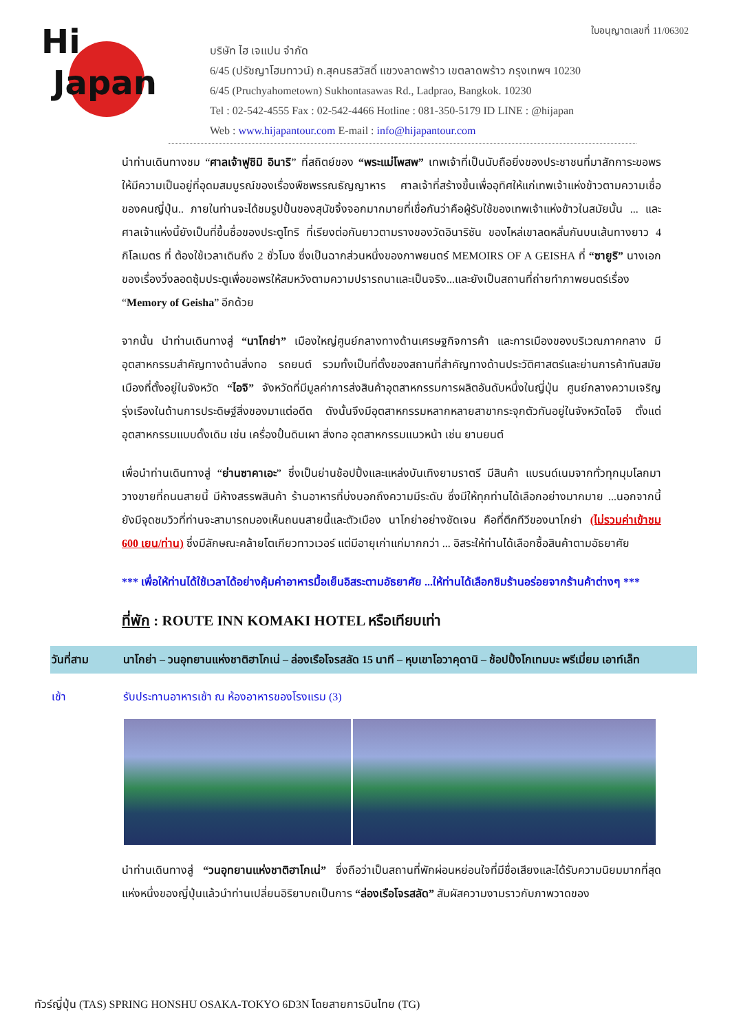Hi
Japan
ใบอนุญาตเลขที่ 11/06302
บริษัท ไฮ เจแปน จำกัด
6/45 (ปรัชญาโฮมทาวน์) ถ.สุคนธสวัสดิ์ แขวงลาดพร้าว เขตลาดพร้าว กรุงเทพฯ 10230
6/45 (Pruchyahometown) Sukhontasawas Rd., Ladprao, Bangkok. 10230
Tel : 02-542-4555 Fax : 02-542-4466 Hotline : 081-350-5179 ID LINE : @hijapan
Web : www.hijapantour.com E-mail : info@hijapantour.com
นำท่านเดินทางชม “ศาลเจ้าฟูชิมิ อินาริ” ที่สถิตย์ของ “พระแม่โพสพ” เทพเจ้าที่เป็นนับถือยิ่งของประชาชนที่มาสักการะขอพร ให้มีความเป็นอยู่ที่อุดมสมบูรณ์ของเรื่องพืชพรรณธัญญาหาร ศาลเจ้าที่สร้างขึ้นเพื่ออุทิศให้แก่เทพเจ้าแห่งข้าวตามความเชื่อ ของคนญี่ปุ่น.. ภายในท่านจะได้ชมรูปปั้นของสุนัขจิ้งจอกมากมายที่เชื่อกันว่าคือผู้รับใช้ของเทพเจ้าแห่งข้าวในสมัยนั้น ... และศาลเจ้าแห่งนี้ยังเป็นที่ขึ้นชื่อของประตูโทริ ที่เรียงต่อกันยาวตามรางของวัดอินาริซัน ของไหล่เขาลดหลั่นกันบนเส้นทางยาว 4 กิโลเมตร ที่ ต้องใช้เวลาเดินถึง 2 ชั่วโมง ซึ่งเป็นฉากส่วนหนึ่งของภาพยนตร์ MEMOIRS OF A GEISHA ที่ “ซายูริ” นางเอกของเรื่องวิ่งลอดซุ้มประตูเพื่อขอพรให้สมหวังตามความปรารถนาและเป็นจริง...และยังเป็นสถานที่ถ่ายทำภาพยนตร์เรื่อง “Memory of Geisha” อีกด้วย
จากนั้น นำท่านเดินทางสู่ “นาโกย่า” เมืองใหญ่ศูนย์กลางทางด้านเศรษฐกิจการค้า และการเมืองของบริเวณภาคกลาง มีอุตสาหกรรมสำคัญทางด้านสิ่งทอ รถยนต์ รวมทั้งเป็นที่ตั้งของสถานที่สำคัญทางด้านประวัติศาสตร์และย่านการค้าทันสมัย เมืองที่ตั้งอยู่ในจังหวัด “ไอจิ” จังหวัดที่มีมูลค่าการส่งสินค้าอุตสาหกรรมการผลิตอันดับหนึ่งในญี่ปุ่น ศูนย์กลางความเจริญรุ่งเรืองในด้านการประดิษฐ์สิ่งของมาแต่อดีต ดังนั้นจึงมีอุตสาหกรรมหลากหลายสาขากระจุกตัวกันอยู่ในจังหวัดไอจิ ตั้งแต่อุตสาหกรรมแบบดั้งเดิม เช่น เครื่องปั้นดินเผา สิ่งทอ อุตสาหกรรมแนวหน้า เช่น ยานยนต์
เพื่อนำท่านเดินทางสู่ “ย่านซาคาเอะ” ซึ่งเป็นย่านช้อปปิ้งและแหล่งบันเทิงยามราตรี มีสินค้า แบรนด์เนมจากทั่วทุกมุมโลกมาวางขายที่ถนนสายนี้ มีห้างสรรพสินค้า ร้านอาหารที่บ่งบอกถึงความมีระดับ ซึ่งมีให้ทุกท่านได้เลือกอย่างมากมาย ...นอกจากนี้ยังมีจุดชมวิวที่ท่านจะสามารถมองเห็นถนนสายนี้และตัวเมือง นาโกย่าอย่างชัดเจน คือที่ตึกทีวีของนาโกย่า (ไม่รวมค่าเข้าชม 600 เยน/ท่าน) ซึ่งมีลักษณะคล้ายโตเกียวทาวเวอร์ แต่มีอายุเก่าแก่มากกว่า ... อิสระให้ท่านได้เลือกซื้อสินค้าตามอัธยาศัย
*** เพื่อให้ท่านได้ใช้เวลาได้อย่างคุ้มค่าอาหารมื้อเย็นอิสระตามอัธยาศัย ...ให้ท่านได้เลือกชิมร้านอร่อยจากร้านค้าต่างๆ ***
ที่พัก : ROUTE INN KOMAKI HOTEL หรือเทียบเท่า
| วันที่สาม | นาโกย่า – วนอุทยานแห่งชาติฮาโกเน่ – ล่องเรือโจรสลัด 15 นาที – หุบเขาโอวาคุดานิ – ช้อปปิ้งโกเทมบะ พรีเมี่ยม เอาท์เล็ท |
| เช้า | รับประทานอาหารเช้า ณ ห้องอาหารของโรงแรม (3) |
นำท่านเดินทางสู่ “วนอุทยานแห่งชาติฮาโกเน่” ซึ่งถือว่าเป็นสถานที่พักผ่อนหย่อนใจที่มีชื่อเสียงและได้รับความนิยมมากที่สุดแห่งหนึ่งของญี่ปุ่นแล้วนำท่านเปลี่ยนอิริยาบถเป็นการ “ล่องเรือโจรสลัด” สัมผัสความงามราวกับภาพวาดของ
ทัวร์ญี่ปุ่น (TAS) SPRING HONSHU OSAKA-TOKYO 6D3N โดยสายการบินไทย (TG)